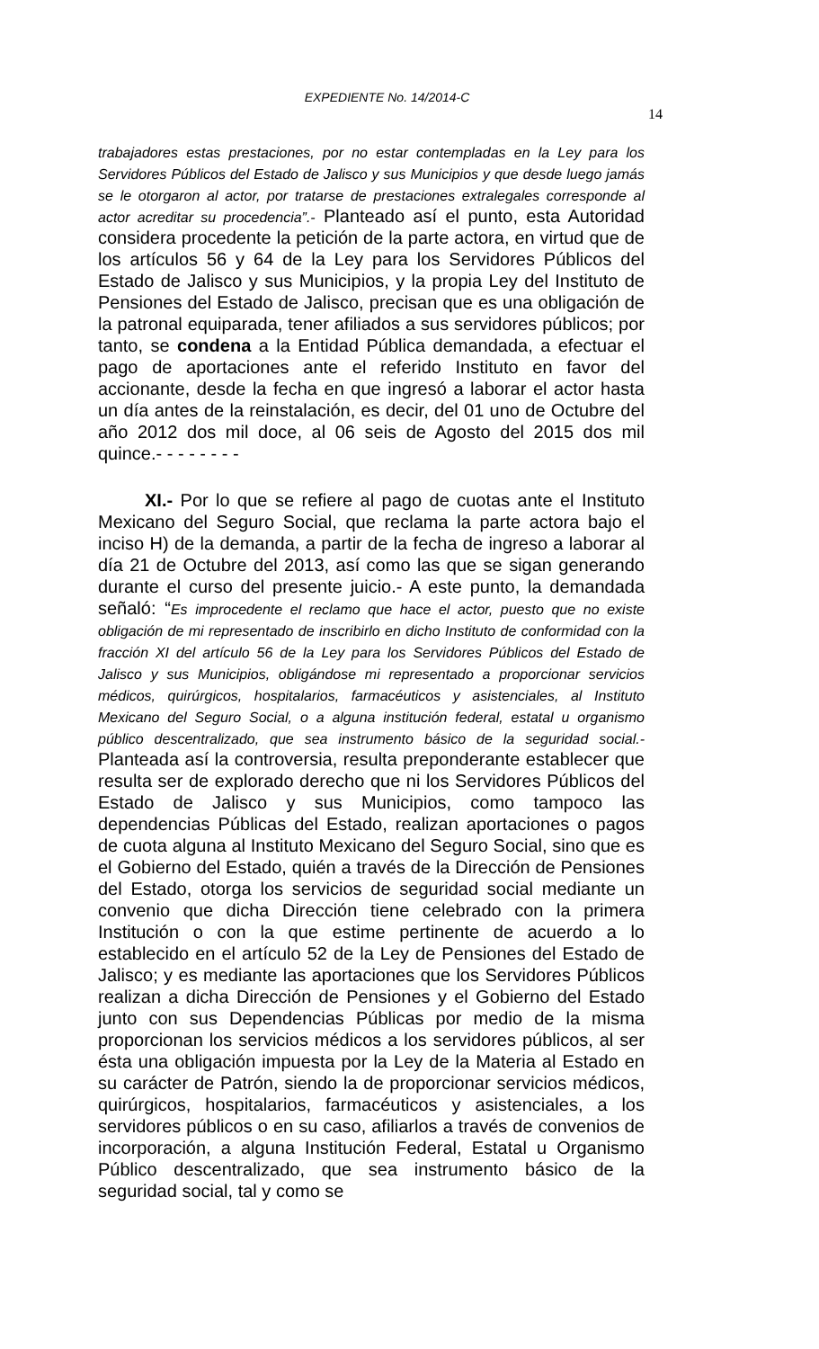EXPEDIENTE No. 14/2014-C
14
trabajadores estas prestaciones, por no estar contempladas en la Ley para los Servidores Públicos del Estado de Jalisco y sus Municipios y que desde luego jamás se le otorgaron al actor, por tratarse de prestaciones extralegales corresponde al actor acreditar su procedencia”.- Planteado así el punto, esta Autoridad considera procedente la petición de la parte actora, en virtud que de los artículos 56 y 64 de la Ley para los Servidores Públicos del Estado de Jalisco y sus Municipios, y la propia Ley del Instituto de Pensiones del Estado de Jalisco, precisan que es una obligación de la patronal equiparada, tener afiliados a sus servidores públicos; por tanto, se condena a la Entidad Pública demandada, a efectuar el pago de aportaciones ante el referido Instituto en favor del accionante, desde la fecha en que ingresó a laborar el actor hasta un día antes de la reinstalación, es decir, del 01 uno de Octubre del año 2012 dos mil doce, al 06 seis de Agosto del 2015 dos mil quince.- - - - - - - -
XI.- Por lo que se refiere al pago de cuotas ante el Instituto Mexicano del Seguro Social, que reclama la parte actora bajo el inciso H) de la demanda, a partir de la fecha de ingreso a laborar al día 21 de Octubre del 2013, así como las que se sigan generando durante el curso del presente juicio.- A este punto, la demandada señaló: “Es improcedente el reclamo que hace el actor, puesto que no existe obligación de mi representado de inscribirlo en dicho Instituto de conformidad con la fracción XI del artículo 56 de la Ley para los Servidores Públicos del Estado de Jalisco y sus Municipios, obligándose mi representado a proporcionar servicios médicos, quirúrgicos, hospitalarios, farmacéuticos y asistenciales, al Instituto Mexicano del Seguro Social, o a alguna institución federal, estatal u organismo público descentralizado, que sea instrumento básico de la seguridad social.- Planteada así la controversia, resulta preponderante establecer que resulta ser de explorado derecho que ni los Servidores Públicos del Estado de Jalisco y sus Municipios, como tampoco las dependencias Públicas del Estado, realizan aportaciones o pagos de cuota alguna al Instituto Mexicano del Seguro Social, sino que es el Gobierno del Estado, quién a través de la Dirección de Pensiones del Estado, otorga los servicios de seguridad social mediante un convenio que dicha Dirección tiene celebrado con la primera Institución o con la que estime pertinente de acuerdo a lo establecido en el artículo 52 de la Ley de Pensiones del Estado de Jalisco; y es mediante las aportaciones que los Servidores Públicos realizan a dicha Dirección de Pensiones y el Gobierno del Estado junto con sus Dependencias Públicas por medio de la misma proporcionan los servicios médicos a los servidores públicos, al ser ésta una obligación impuesta por la Ley de la Materia al Estado en su carácter de Patrón, siendo la de proporcionar servicios médicos, quirúrgicos, hospitalarios, farmacéuticos y asistenciales, a los servidores públicos o en su caso, afiliarlos a través de convenios de incorporación, a alguna Institución Federal, Estatal u Organismo Público descentralizado, que sea instrumento básico de la seguridad social, tal y como se